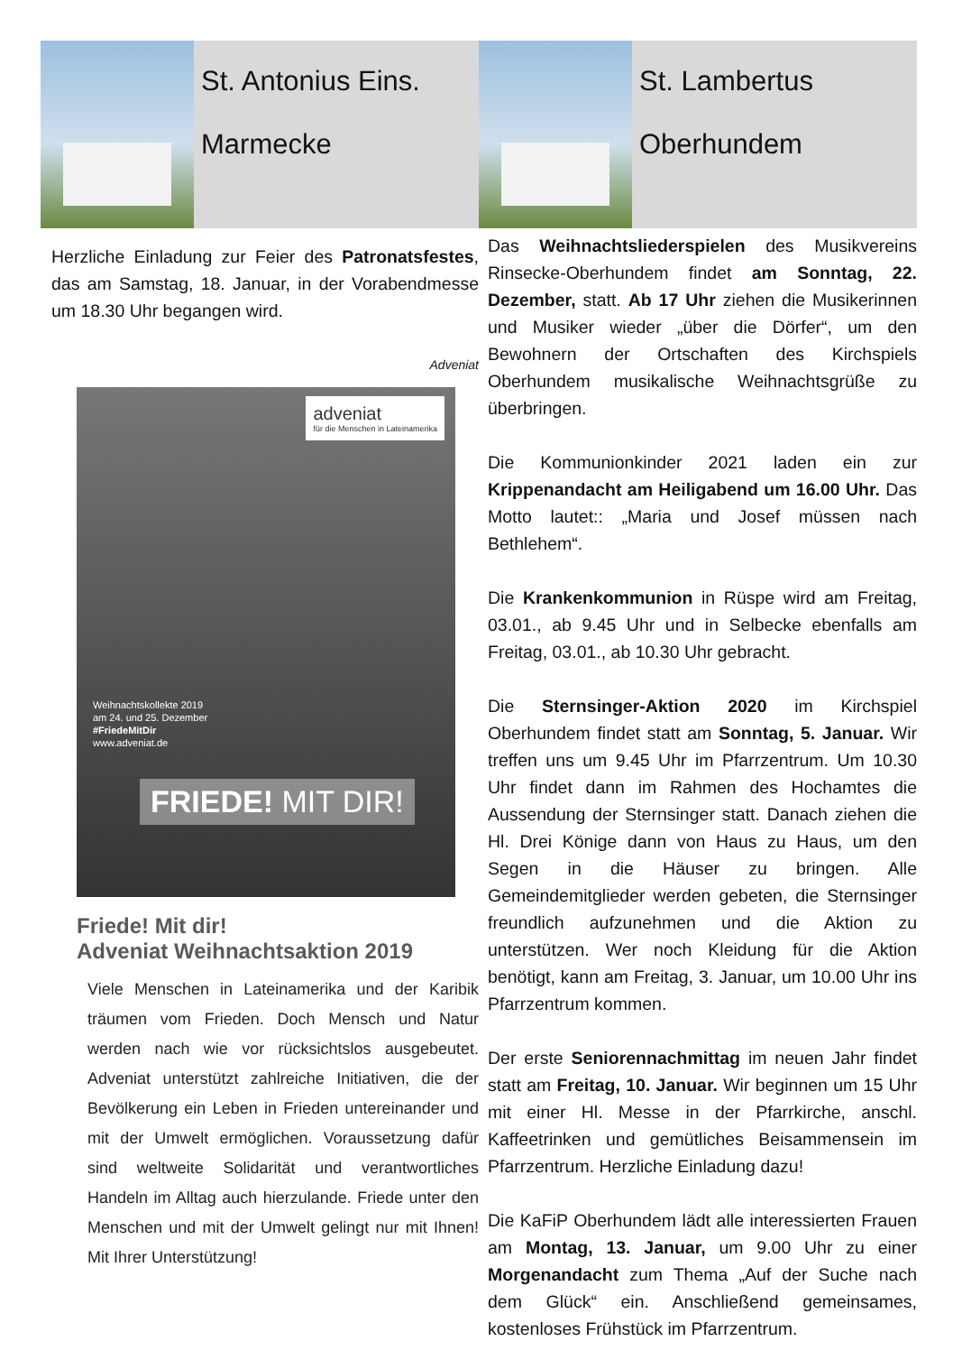St. Antonius Eins.
Marmecke
Herzliche Einladung zur Feier des Patronatsfestes, das am Samstag, 18. Januar, in der Vorabendmesse um 18.30 Uhr begangen wird.
Adveniat
adveniat
für die Menschen in Lateinamerika
Weihnachtskollekte 2019
am 24. und 25. Dezember
#FriedeMitDir
www.adveniat.de
FRIEDE! MIT DIR!
Friede! Mit dir!
Adveniat Weihnachtsaktion 2019
Viele Menschen in Lateinamerika und der Karibik träumen vom Frieden. Doch Mensch und Natur werden nach wie vor rücksichtslos ausgebeutet. Adveniat unterstützt zahlreiche Initiativen, die der Bevölkerung ein Leben in Frieden untereinander und mit der Umwelt ermöglichen. Voraussetzung dafür sind weltweite Solidarität und verantwortliches Handeln im Alltag auch hierzulande. Friede unter den Menschen und mit der Umwelt gelingt nur mit Ihnen! Mit Ihrer Unterstützung!
St. Lambertus
Oberhundem
Das Weihnachtsliederspielen des Musikvereins Rinsecke-Oberhundem findet am Sonntag, 22. Dezember, statt. Ab 17 Uhr ziehen die Musikerinnen und Musiker wieder „über die Dörfer“, um den Bewohnern der Ortschaften des Kirchspiels Oberhundem musikalische Weihnachtsgrüße zu überbringen.
Die Kommunionkinder 2021 laden ein zur Krippenandacht am Heiligabend um 16.00 Uhr. Das Motto lautet:: „Maria und Josef müssen nach Bethlehem“.
Die Krankenkommunion in Rüspe wird am Freitag, 03.01., ab 9.45 Uhr und in Selbecke ebenfalls am Freitag, 03.01., ab 10.30 Uhr gebracht.
Die Sternsinger-Aktion 2020 im Kirchspiel Oberhundem findet statt am Sonntag, 5. Januar. Wir treffen uns um 9.45 Uhr im Pfarrzentrum. Um 10.30 Uhr findet dann im Rahmen des Hochamtes die Aussendung der Sternsinger statt. Danach ziehen die Hl. Drei Könige dann von Haus zu Haus, um den Segen in die Häuser zu bringen. Alle Gemeindemitglieder werden gebeten, die Sternsinger freundlich aufzunehmen und die Aktion zu unterstützen. Wer noch Kleidung für die Aktion benötigt, kann am Freitag, 3. Januar, um 10.00 Uhr ins Pfarrzentrum kommen.
Der erste Seniorennachmittag im neuen Jahr findet statt am Freitag, 10. Januar. Wir beginnen um 15 Uhr mit einer Hl. Messe in der Pfarrkirche, anschl. Kaffeetrinken und gemütliches Beisammensein im Pfarrzentrum. Herzliche Einladung dazu!
Die KaFiP Oberhundem lädt alle interessierten Frauen am Montag, 13. Januar, um 9.00 Uhr zu einer Morgenandacht zum Thema „Auf der Suche nach dem Glück“ ein. Anschließend gemeinsames, kostenloses Frühstück im Pfarrzentrum.